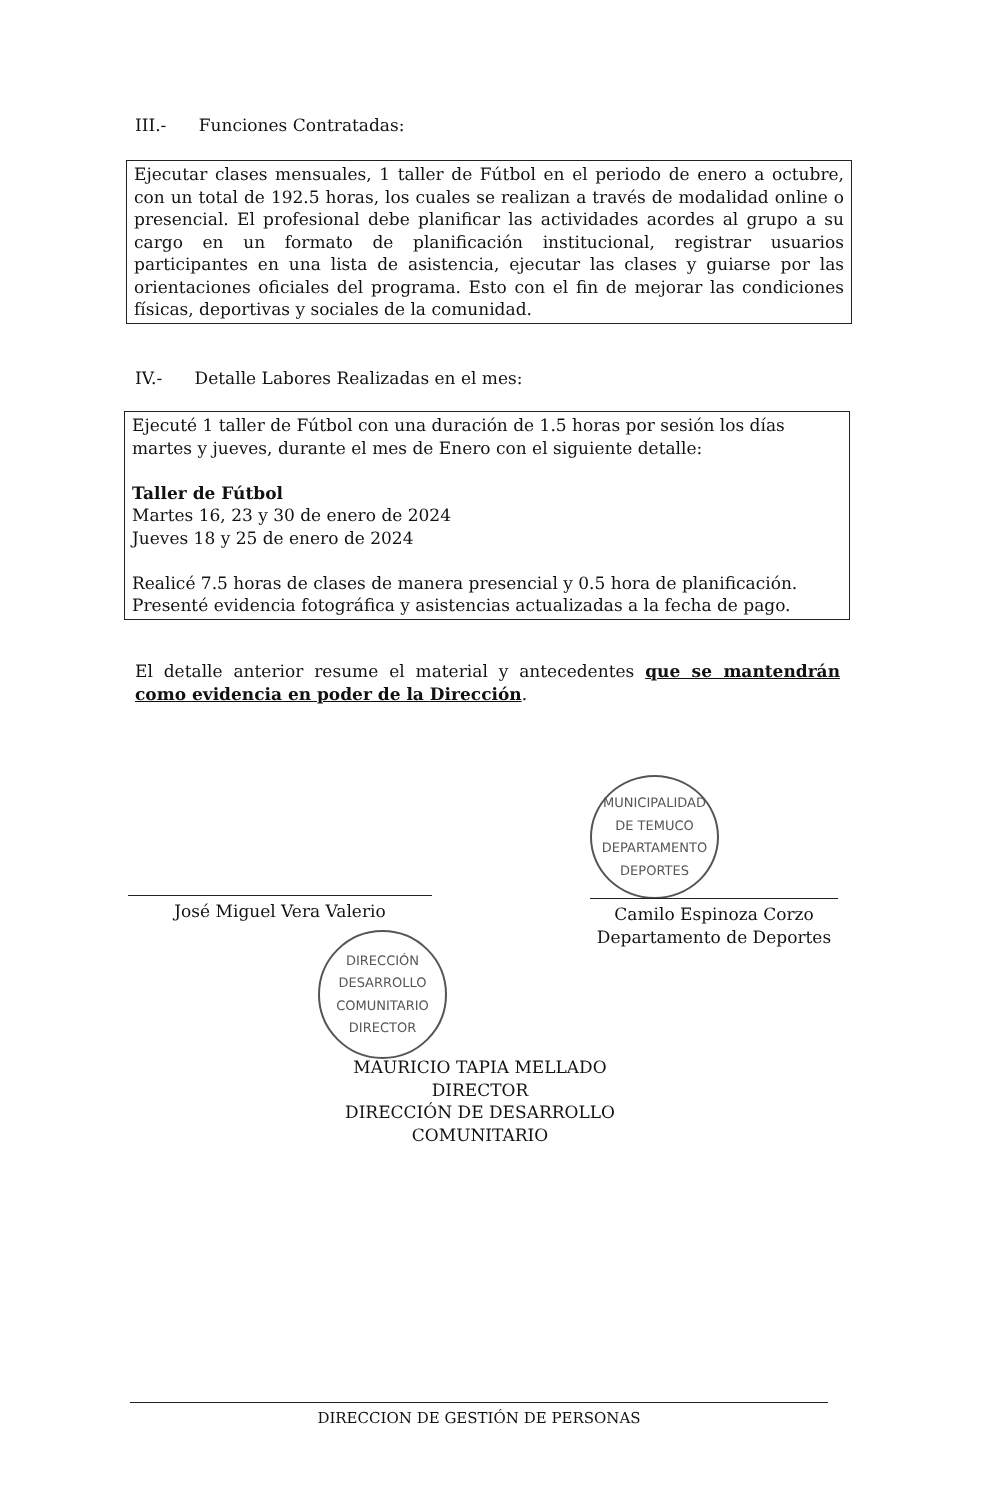III.- Funciones Contratadas:
Ejecutar clases mensuales, 1 taller de Fútbol en el periodo de enero a octubre, con un total de 192.5 horas, los cuales se realizan a través de modalidad online o presencial. El profesional debe planificar las actividades acordes al grupo a su cargo en un formato de planificación institucional, registrar usuarios participantes en una lista de asistencia, ejecutar las clases y guiarse por las orientaciones oficiales del programa. Esto con el fin de mejorar las condiciones físicas, deportivas y sociales de la comunidad.
IV.- Detalle Labores Realizadas en el mes:
Ejecuté 1 taller de Fútbol con una duración de 1.5 horas por sesión los días martes y jueves, durante el mes de Enero con el siguiente detalle:
Taller de Fútbol
Martes 16, 23 y 30 de enero de 2024
Jueves 18 y 25 de enero de 2024
Realicé 7.5 horas de clases de manera presencial y 0.5 hora de planificación.
Presenté evidencia fotográfica y asistencias actualizadas a la fecha de pago.
El detalle anterior resume el material y antecedentes que se mantendrán como evidencia en poder de la Dirección.
MUNICIPALIDAD DE TEMUCO
DEPARTAMENTO DEPORTES
José Miguel Vera Valerio
Camilo Espinoza Corzo
Departamento de Deportes
DIRECCIÓN DESARROLLO COMUNITARIO
DIRECTOR
MAURICIO TAPIA MELLADO
DIRECTOR
DIRECCIÓN DE DESARROLLO COMUNITARIO
DIRECCION DE GESTIÓN DE PERSONAS